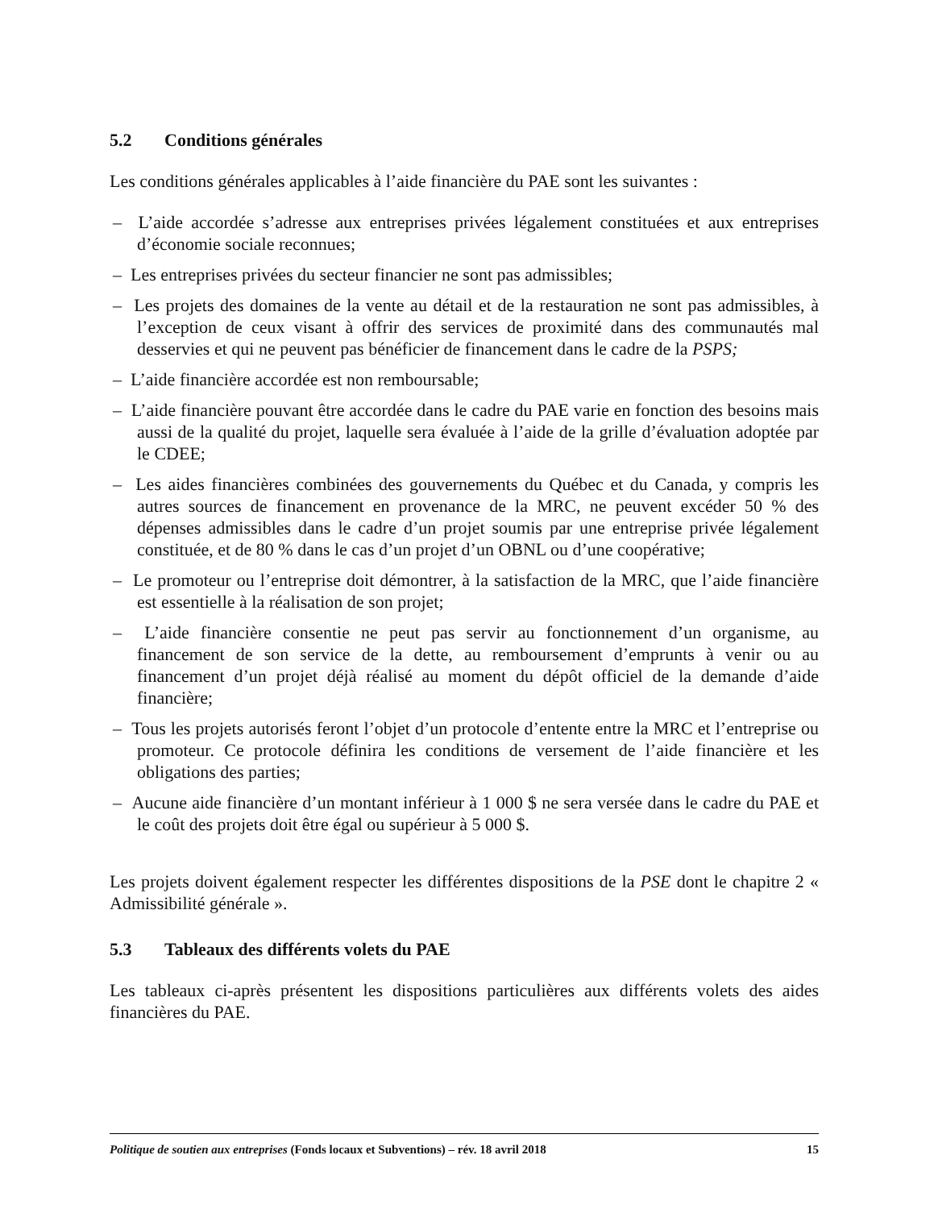5.2 Conditions générales
Les conditions générales applicables à l’aide financière du PAE sont les suivantes :
– L’aide accordée s’adresse aux entreprises privées légalement constituées et aux entreprises d’économie sociale reconnues;
– Les entreprises privées du secteur financier ne sont pas admissibles;
– Les projets des domaines de la vente au détail et de la restauration ne sont pas admissibles, à l’exception de ceux visant à offrir des services de proximité dans des communautés mal desservies et qui ne peuvent pas bénéficier de financement dans le cadre de la PSPS;
– L’aide financière accordée est non remboursable;
– L’aide financière pouvant être accordée dans le cadre du PAE varie en fonction des besoins mais aussi de la qualité du projet, laquelle sera évaluée à l’aide de la grille d’évaluation adoptée par le CDEE;
– Les aides financières combinées des gouvernements du Québec et du Canada, y compris les autres sources de financement en provenance de la MRC, ne peuvent excéder 50 % des dépenses admissibles dans le cadre d’un projet soumis par une entreprise privée légalement constituée, et de 80 % dans le cas d’un projet d’un OBNL ou d’une coopérative;
– Le promoteur ou l’entreprise doit démontrer, à la satisfaction de la MRC, que l’aide financière est essentielle à la réalisation de son projet;
– L’aide financière consentie ne peut pas servir au fonctionnement d’un organisme, au financement de son service de la dette, au remboursement d’emprunts à venir ou au financement d’un projet déjà réalisé au moment du dépôt officiel de la demande d’aide financière;
– Tous les projets autorisés feront l’objet d’un protocole d’entente entre la MRC et l’entreprise ou promoteur. Ce protocole définira les conditions de versement de l’aide financière et les obligations des parties;
– Aucune aide financière d’un montant inférieur à 1 000 $ ne sera versée dans le cadre du PAE et le coût des projets doit être égal ou supérieur à 5 000 $.
Les projets doivent également respecter les différentes dispositions de la PSE dont le chapitre 2 « Admissibilité générale ».
5.3 Tableaux des différents volets du PAE
Les tableaux ci-après présentent les dispositions particulières aux différents volets des aides financières du PAE.
Politique de soutien aux entreprises (Fonds locaux et Subventions) – rév. 18 avril 2018 15